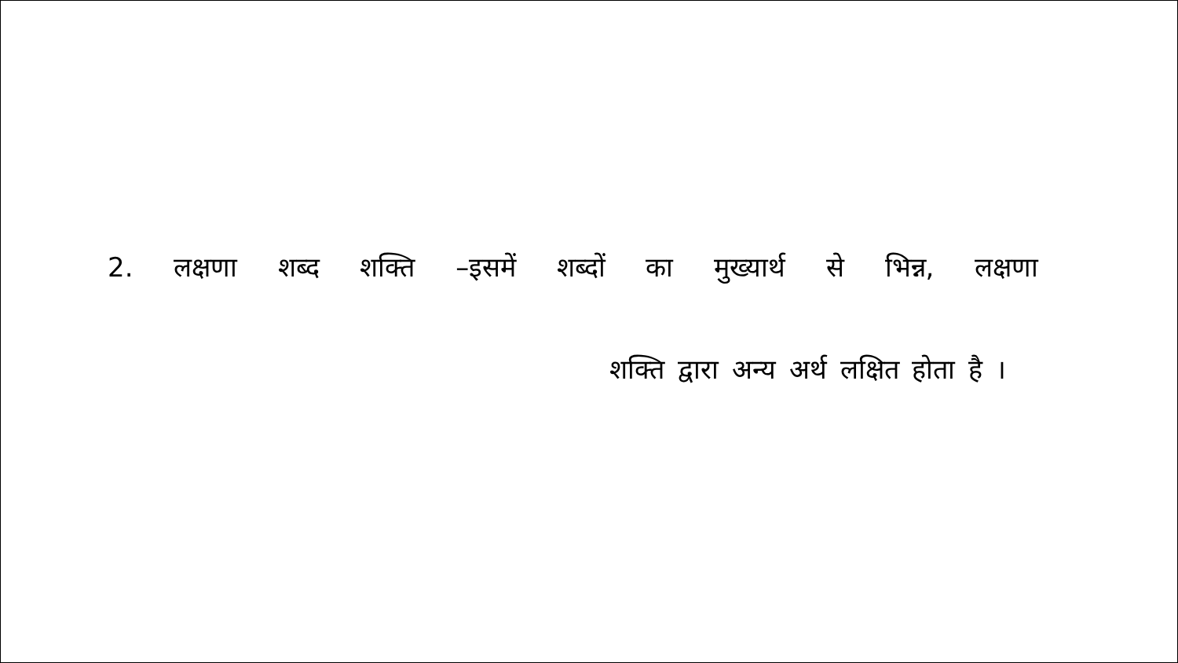2. लक्षणा शब्द शक्ति –इसमें शब्दों का मुख्यार्थ से भिन्न, लक्षणा
शक्ति द्वारा अन्य अर्थ लक्षित होता है ।